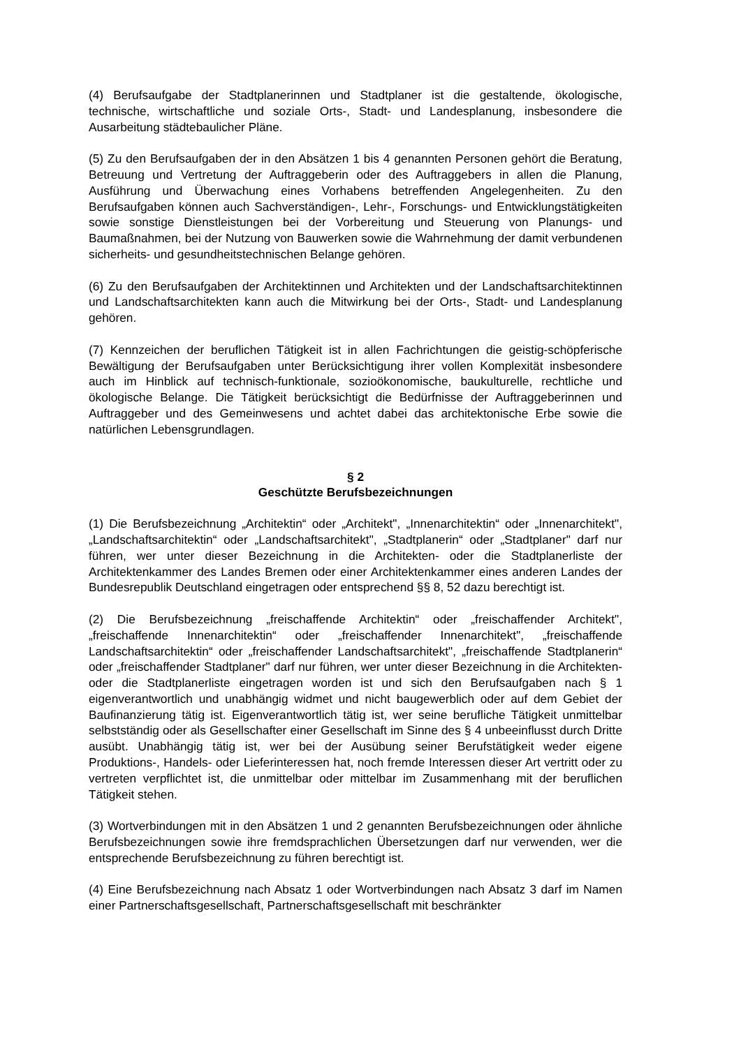(4) Berufsaufgabe der Stadtplanerinnen und Stadtplaner ist die gestaltende, ökologische, technische, wirtschaftliche und soziale Orts-, Stadt- und Landesplanung, insbesondere die Ausarbeitung städtebaulicher Pläne.
(5) Zu den Berufsaufgaben der in den Absätzen 1 bis 4 genannten Personen gehört die Beratung, Betreuung und Vertretung der Auftraggeberin oder des Auftraggebers in allen die Planung, Ausführung und Überwachung eines Vorhabens betreffenden Angelegenheiten. Zu den Berufsaufgaben können auch Sachverständigen-, Lehr-, Forschungs- und Entwicklungstätigkeiten sowie sonstige Dienstleistungen bei der Vorbereitung und Steuerung von Planungs- und Baumaßnahmen, bei der Nutzung von Bauwerken sowie die Wahrnehmung der damit verbundenen sicherheits- und gesundheitstechnischen Belange gehören.
(6) Zu den Berufsaufgaben der Architektinnen und Architekten und der Landschaftsarchitektinnen und Landschaftsarchitekten kann auch die Mitwirkung bei der Orts-, Stadt- und Landesplanung gehören.
(7) Kennzeichen der beruflichen Tätigkeit ist in allen Fachrichtungen die geistig-schöpferische Bewältigung der Berufsaufgaben unter Berücksichtigung ihrer vollen Komplexität insbesondere auch im Hinblick auf technisch-funktionale, sozioökonomische, baukulturelle, rechtliche und ökologische Belange. Die Tätigkeit berücksichtigt die Bedürfnisse der Auftraggeberinnen und Auftraggeber und des Gemeinwesens und achtet dabei das architektonische Erbe sowie die natürlichen Lebensgrundlagen.
§ 2
Geschützte Berufsbezeichnungen
(1) Die Berufsbezeichnung „Architektin“ oder „Architekt", „Innenarchitektin“ oder „Innenarchitekt", „Landschaftsarchitektin“ oder „Landschaftsarchitekt", „Stadtplanerin“ oder „Stadtplaner" darf nur führen, wer unter dieser Bezeichnung in die Architekten- oder die Stadtplanerliste der Architektenkammer des Landes Bremen oder einer Architektenkammer eines anderen Landes der Bundesrepublik Deutschland eingetragen oder entsprechend §§ 8, 52 dazu berechtigt ist.
(2) Die Berufsbezeichnung „freischaffende Architektin“ oder „freischaffender Architekt", „freischaffende Innenarchitektin“ oder „freischaffender Innenarchitekt", „freischaffende Landschaftsarchitektin“ oder „freischaffender Landschaftsarchitekt", „freischaffende Stadtplanerin“ oder „freischaffender Stadtplaner" darf nur führen, wer unter dieser Bezeichnung in die Architekten- oder die Stadtplanerliste eingetragen worden ist und sich den Berufsaufgaben nach § 1 eigenverantwortlich und unabhängig widmet und nicht baugewerblich oder auf dem Gebiet der Baufinanzierung tätig ist. Eigenverantwortlich tätig ist, wer seine berufliche Tätigkeit unmittelbar selbstständig oder als Gesellschafter einer Gesellschaft im Sinne des § 4 unbeeinflusst durch Dritte ausübt. Unabhängig tätig ist, wer bei der Ausübung seiner Berufstätigkeit weder eigene Produktions-, Handels- oder Lieferinteressen hat, noch fremde Interessen dieser Art vertritt oder zu vertreten verpflichtet ist, die unmittelbar oder mittelbar im Zusammenhang mit der beruflichen Tätigkeit stehen.
(3) Wortverbindungen mit in den Absätzen 1 und 2 genannten Berufsbezeichnungen oder ähnliche Berufsbezeichnungen sowie ihre fremdsprachlichen Übersetzungen darf nur verwenden, wer die entsprechende Berufsbezeichnung zu führen berechtigt ist.
(4) Eine Berufsbezeichnung nach Absatz 1 oder Wortverbindungen nach Absatz 3 darf im Namen einer Partnerschaftsgesellschaft, Partnerschaftsgesellschaft mit beschränkter